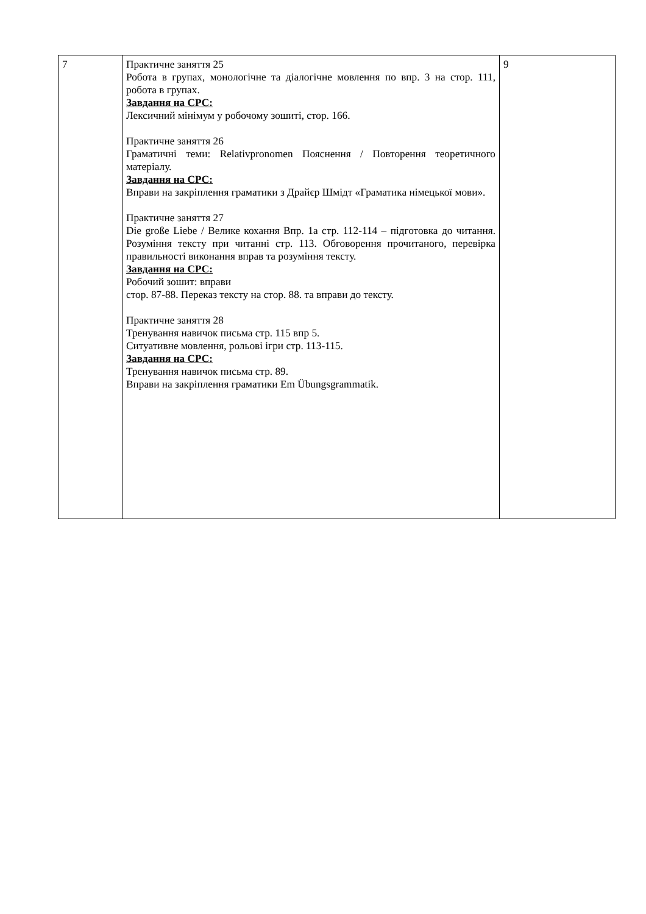| 7 | Практичне заняття 25 Робота в групах, монологічне та діалогічне мовлення по впр. 3 на стор. 111, робота в групах. Завдання на СРС: Лексичний мінімум у робочому зошиті, стор. 166. Практичне заняття 26 Граматичні теми: Relativpronomen Пояснення / Повторення теоретичного матеріалу. Завдання на СРС: Вправи на закріплення граматики з Драйєр Шмідт «Граматика німецької мови». Практичне заняття 27 Die große Liebe / Велике кохання Впр. 1а стр. 112-114 – підготовка до читання. Розуміння тексту при читанні стр. 113. Обговорення прочитаного, перевірка правильності виконання вправ та розуміння тексту. Завдання на СРС: Робочий зошит: вправи стор. 87-88. Переказ тексту на стор. 88. та вправи до тексту. Практичне заняття 28 Тренування навичок письма стр. 115 впр 5. Ситуативне мовлення, рольові ігри стр. 113-115. Завдання на СРС: Тренування навичок письма стр. 89. Вправи на закріплення граматики Em Übungsgrammatik. | 9 |